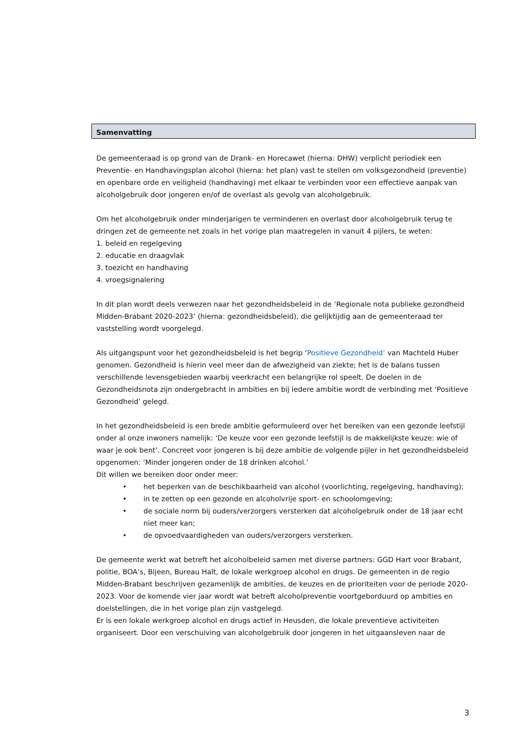Samenvatting
De gemeenteraad is op grond van de Drank- en Horecawet (hierna: DHW) verplicht periodiek een Preventie- en Handhavingsplan alcohol (hierna: het plan) vast te stellen om volksgezondheid (preventie) en openbare orde en veiligheid (handhaving) met elkaar te verbinden voor een effectieve aanpak van alcoholgebruik door jongeren en/of de overlast als gevolg van alcoholgebruik.
Om het alcoholgebruik onder minderjarigen te verminderen en overlast door alcoholgebruik terug te dringen zet de gemeente net zoals in het vorige plan maatregelen in vanuit 4 pijlers, te weten:
1. beleid en regelgeving
2. educatie en draagvlak
3. toezicht en handhaving
4. vroegsignalering
In dit plan wordt deels verwezen naar het gezondheidsbeleid in de ‘Regionale nota publieke gezondheid Midden-Brabant 2020-2023’ (hierna: gezondheidsbeleid), die gelijktijdig aan de gemeenteraad ter vaststelling wordt voorgelegd.
Als uitgangspunt voor het gezondheidsbeleid is het begrip ‘Positieve Gezondheid’ van Machteld Huber genomen. Gezondheid is hierin veel meer dan de afwezigheid van ziekte; het is de balans tussen verschillende levensgebieden waarbij veerkracht een belangrijke rol speelt. De doelen in de Gezondheidsnota zijn ondergebracht in ambities en bij iedere ambitie wordt de verbinding met ‘Positieve Gezondheid’ gelegd.
In het gezondheidsbeleid is een brede ambitie geformuleerd over het bereiken van een gezonde leefstijl onder al onze inwoners namelijk: ‘De keuze voor een gezonde leefstijl is de makkelijkste keuze: wie of waar je ook bent’. Concreet voor jongeren is bij deze ambitie de volgende pijler in het gezondheidsbeleid opgenomen: ‘Minder jongeren onder de 18 drinken alcohol.’
Dit willen we bereiken door onder meer:
• het beperken van de beschikbaarheid van alcohol (voorlichting, regelgeving, handhaving);
• in te zetten op een gezonde en alcoholvrije sport- en schoolomgeving;
• de sociale norm bij ouders/verzorgers versterken dat alcoholgebruik onder de 18 jaar echt niet meer kan;
• de opvoedvaardigheden van ouders/verzorgers versterken.
De gemeente werkt wat betreft het alcoholbeleid samen met diverse partners: GGD Hart voor Brabant, politie, BOA’s, Bijeen, Bureau Halt, de lokale werkgroep alcohol en drugs. De gemeenten in de regio Midden-Brabant beschrijven gezamenlijk de ambities, de keuzes en de prioriteiten voor de periode 2020-2023. Voor de komende vier jaar wordt wat betreft alcoholpreventie voortgeborduurd op ambities en doelstellingen, die in het vorige plan zijn vastgelegd.
Er is een lokale werkgroep alcohol en drugs actief in Heusden, die lokale preventieve activiteiten organiseert. Door een verschuiving van alcoholgebruik door jongeren in het uitgaansleven naar de
3